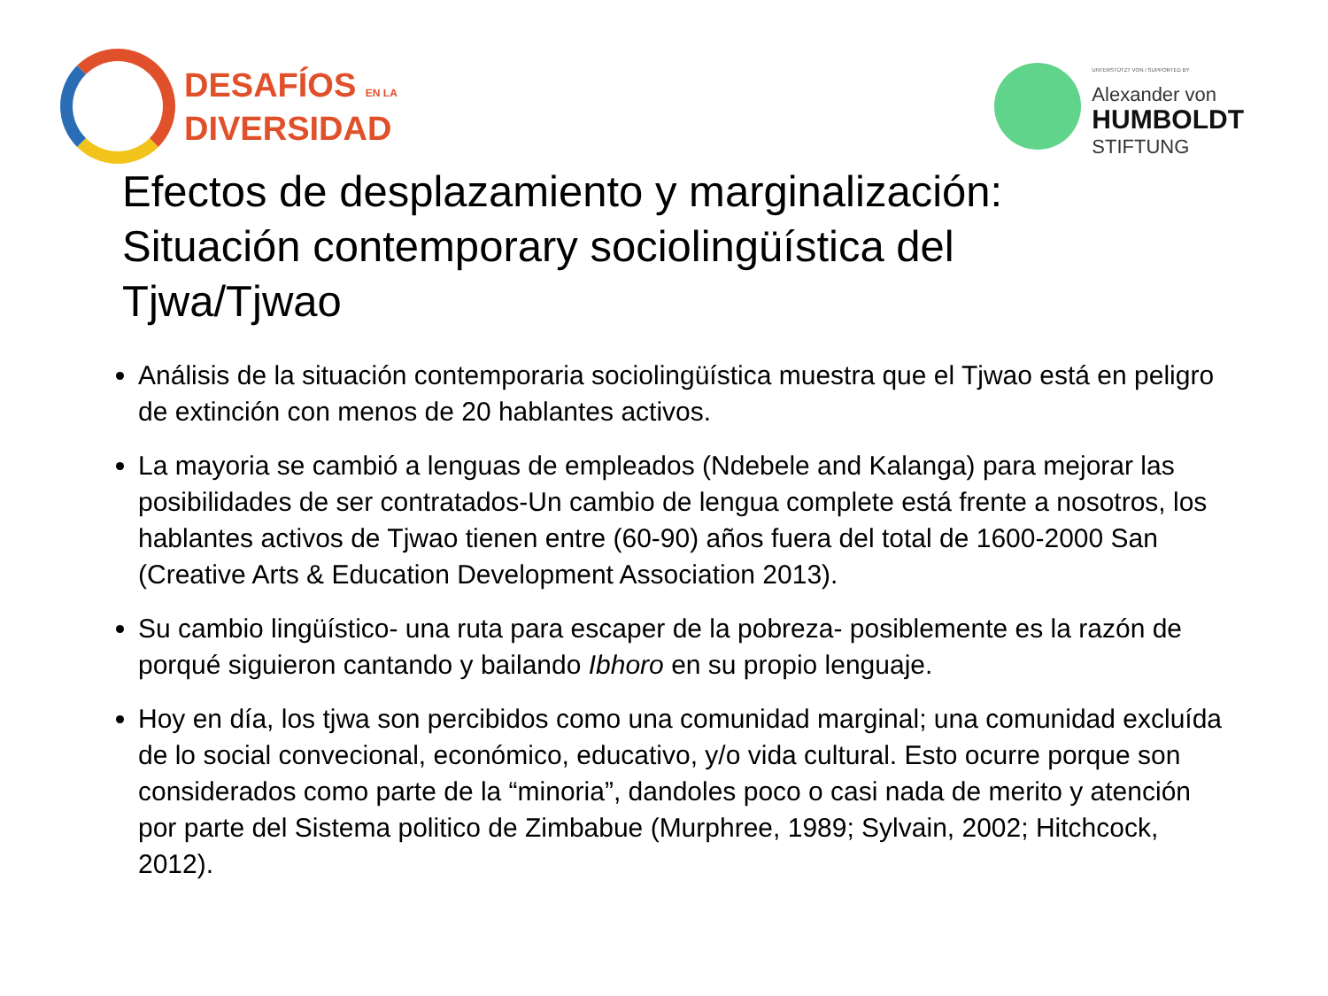DESAFÍOS EN LA
DIVERSIDAD
UNTERSTÜTZT VON / SUPPORTED BY
Alexander von
HUMBOLDT
STIFTUNG
Efectos de desplazamiento y marginalización: Situación contemporary sociolingüística del Tjwa/Tjwao
Análisis de la situación contemporaria sociolingüística muestra que el Tjwao está en peligro de extinción con menos de 20 hablantes activos.
La mayoria se cambió a lenguas de empleados (Ndebele and Kalanga) para mejorar las posibilidades de ser contratados-Un cambio de lengua complete está frente a nosotros, los hablantes activos de Tjwao tienen entre (60-90) años fuera del total de 1600-2000 San (Creative Arts & Education Development Association 2013).
Su cambio lingüístico- una ruta para escaper de la pobreza- posiblemente es la razón de porqué siguieron cantando y bailando Ibhoro en su propio lenguaje.
Hoy en día, los tjwa son percibidos como una comunidad marginal; una comunidad excluída de lo social convecional, económico, educativo, y/o vida cultural. Esto ocurre porque son considerados como parte de la “minoria”, dandoles poco o casi nada de merito y atención por parte del Sistema politico de Zimbabue (Murphree, 1989; Sylvain, 2002; Hitchcock, 2012).